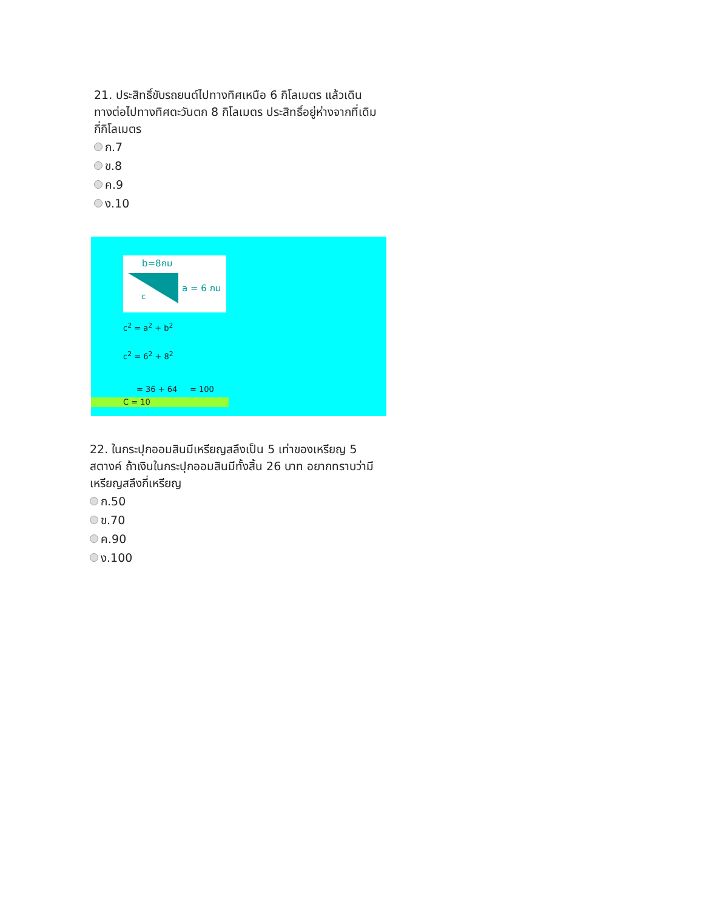21. ประสิทธิ์ขับรถยนต์ไปทางทิศเหนือ 6 กิโลเมตร แล้วเดินทางต่อไปทางทิศตะวันตก 8 กิโลเมตร ประสิทธิ์อยู่ห่างจากที่เดิม กี่กิโลเมตร
ก.7
ข.8
ค.9
ง.10
b=8กม
a = 6 กม
c
c<sup>2</sup> = a<sup>2</sup> + b<sup>2</sup>
c<sup>2</sup> = 6<sup>2</sup> + 8<sup>2</sup>
= 36 + 64 = 100
C = 10
22. ในกระปุกออมสินมีเหรียญสลึงเป็น 5 เท่าของเหรียญ 5 สตางค์ ถ้าเงินในกระปุกออมสินมีทั้งสิ้น 26 บาท อยากทราบว่ามีเหรียญสลึงกี่เหรียญ
ก.50
ข.70
ค.90
ง.100